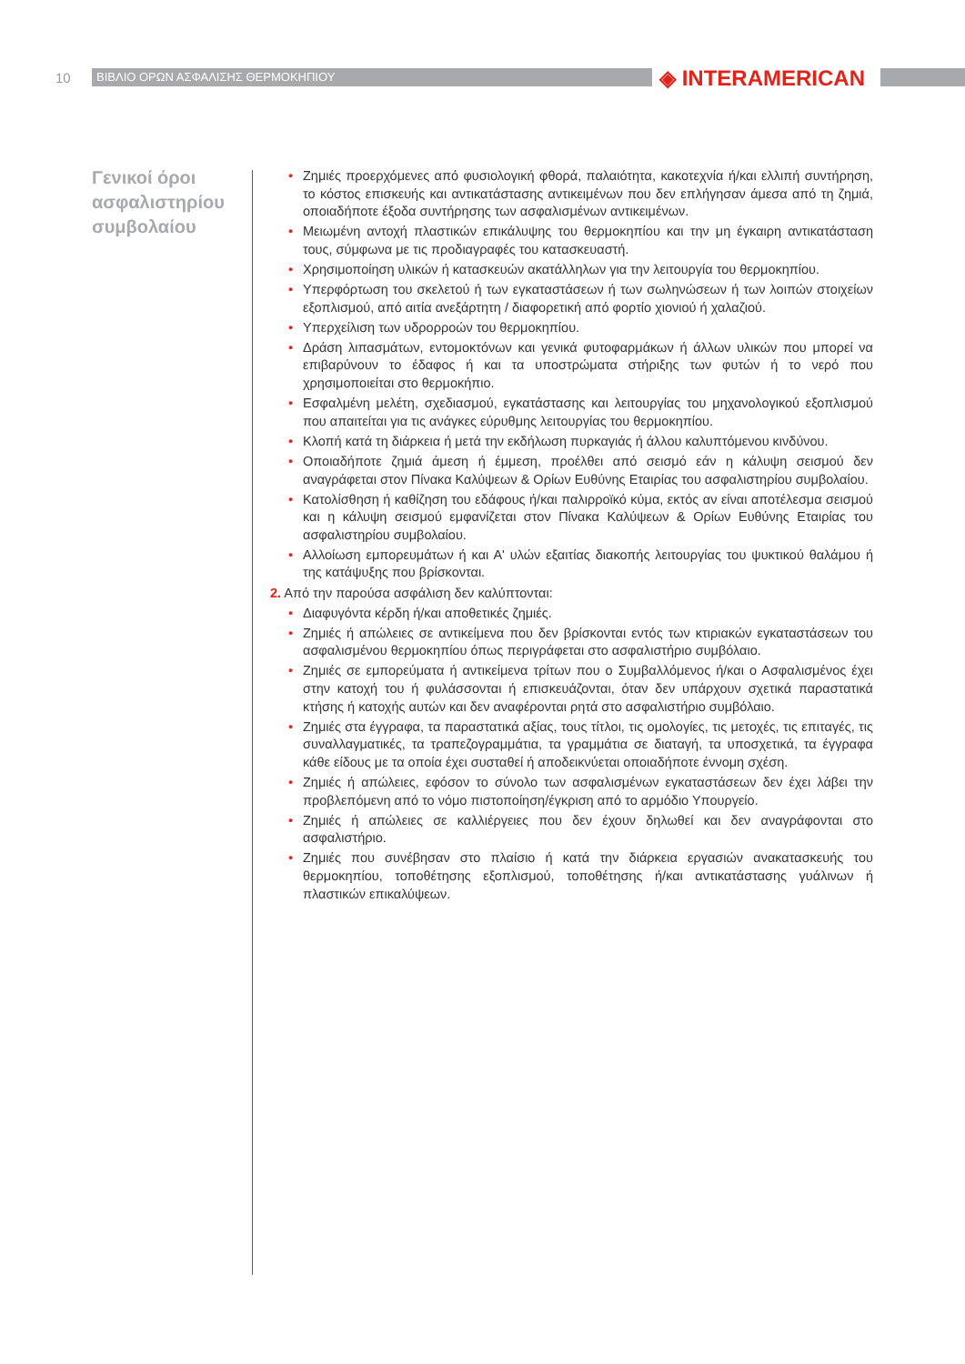10 ΒΙΒΛΙΟ ΟΡΩΝ ΑΣΦΑΛΙΣΗΣ ΘΕΡΜΟΚΗΠΙΟΥ ◈ INTERAMERICAN
Γενικοί όροι ασφαλιστηρίου συμβολαίου
• Ζημιές προερχόμενες από φυσιολογική φθορά, παλαιότητα, κακοτεχνία ή/και ελλιπή συντήρηση, το κόστος επισκευής και αντικατάστασης αντικειμένων που δεν επλήγησαν άμεσα από τη ζημιά, οποιαδήποτε έξοδα συντήρησης των ασφαλισμένων αντικειμένων.
• Μειωμένη αντοχή πλαστικών επικάλυψης του θερμοκηπίου και την μη έγκαιρη αντικατάσταση τους, σύμφωνα με τις προδιαγραφές του κατασκευαστή.
• Χρησιμοποίηση υλικών ή κατασκευών ακατάλληλων για την λειτουργία του θερμοκηπίου.
• Υπερφόρτωση του σκελετού ή των εγκαταστάσεων ή των σωληνώσεων ή των λοιπών στοιχείων εξοπλισμού, από αιτία ανεξάρτητη / διαφορετική από φορτίο χιονιού ή χαλαζιού.
• Υπερχείλιση των υδρορροών του θερμοκηπίου.
• Δράση λιπασμάτων, εντομοκτόνων και γενικά φυτοφαρμάκων ή άλλων υλικών που μπορεί να επιβαρύνουν το έδαφος ή και τα υποστρώματα στήριξης των φυτών ή το νερό που χρησιμοποιείται στο θερμοκήπιο.
• Εσφαλμένη μελέτη, σχεδιασμού, εγκατάστασης και λειτουργίας του μηχανολογικού εξοπλισμού που απαιτείται για τις ανάγκες εύρυθμης λειτουργίας του θερμοκηπίου.
• Κλοπή κατά τη διάρκεια ή μετά την εκδήλωση πυρκαγιάς ή άλλου καλυπτόμενου κινδύνου.
• Οποιαδήποτε ζημιά άμεση ή έμμεση, προέλθει από σεισμό εάν η κάλυψη σεισμού δεν αναγράφεται στον Πίνακα Καλύψεων & Ορίων Ευθύνης Εταιρίας του ασφαλιστηρίου συμβολαίου.
• Κατολίσθηση ή καθίζηση του εδάφους ή/και παλιρροϊκό κύμα, εκτός αν είναι αποτέλεσμα σεισμού και η κάλυψη σεισμού εμφανίζεται στον Πίνακα Καλύψεων & Ορίων Ευθύνης Εταιρίας του ασφαλιστηρίου συμβολαίου.
• Αλλοίωση εμπορευμάτων ή και Α' υλών εξαιτίας διακοπής λειτουργίας του ψυκτικού θαλάμου ή της κατάψυξης που βρίσκονται.
2. Από την παρούσα ασφάλιση δεν καλύπτονται:
• Διαφυγόντα κέρδη ή/και αποθετικές ζημιές.
• Ζημιές ή απώλειες σε αντικείμενα που δεν βρίσκονται εντός των κτιριακών εγκαταστάσεων του ασφαλισμένου θερμοκηπίου όπως περιγράφεται στο ασφαλιστήριο συμβόλαιο.
• Ζημιές σε εμπορεύματα ή αντικείμενα τρίτων που ο Συμβαλλόμενος ή/και ο Ασφαλισμένος έχει στην κατοχή του ή φυλάσσονται ή επισκευάζονται, όταν δεν υπάρχουν σχετικά παραστατικά κτήσης ή κατοχής αυτών και δεν αναφέρονται ρητά στο ασφαλιστήριο συμβόλαιο.
• Ζημιές στα έγγραφα, τα παραστατικά αξίας, τους τίτλοι, τις ομολογίες, τις μετοχές, τις επιταγές, τις συναλλαγματικές, τα τραπεζογραμμάτια, τα γραμμάτια σε διαταγή, τα υποσχετικά, τα έγγραφα κάθε είδους με τα οποία έχει συσταθεί ή αποδεικνύεται οποιαδήποτε έννομη σχέση.
• Ζημιές ή απώλειες, εφόσον το σύνολο των ασφαλισμένων εγκαταστάσεων δεν έχει λάβει την προβλεπόμενη από το νόμο πιστοποίηση/έγκριση από το αρμόδιο Υπουργείο.
• Ζημιές ή απώλειες σε καλλιέργειες που δεν έχουν δηλωθεί και δεν αναγράφονται στο ασφαλιστήριο.
• Ζημιές που συνέβησαν στο πλαίσιο ή κατά την διάρκεια εργασιών ανακατασκευής του θερμοκηπίου, τοποθέτησης εξοπλισμού, τοποθέτησης ή/και αντικατάστασης γυάλινων ή πλαστικών επικαλύψεων.